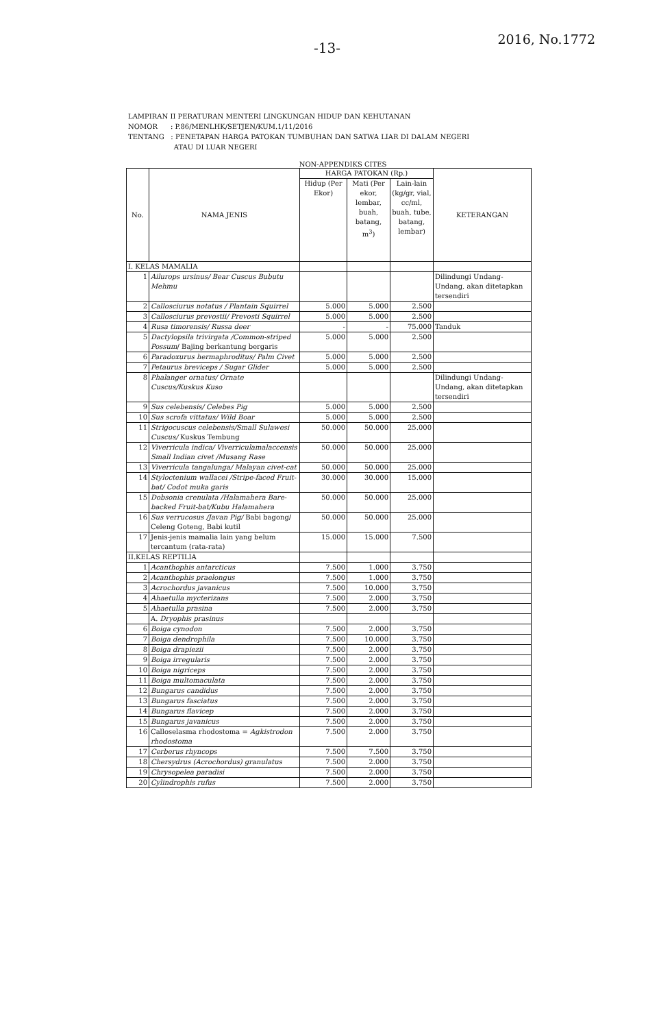-13-
2016, No.1772
LAMPIRAN II PERATURAN MENTERI LINGKUNGAN HIDUP DAN KEHUTANAN
NOMOR : P.86/MENLHK/SETJEN/KUM.1/11/2016
TENTANG : PENETAPAN HARGA PATOKAN TUMBUHAN DAN SATWA LIAR DI DALAM NEGERI
ATAU DI LUAR NEGERI
NON-APPENDIKS CITES
| No. | NAMA JENIS | HARGA PATOKAN (Rp.) | | | KETERANGAN |
| --- | --- | --- | --- | --- | --- |
| | | Hidup (Per Ekor) | Mati (Per ekor, lembar, buah, batang, m<sup>3</sup>) | Lain-lain (kg/gr, vial, cc/ml, buah, tube, batang, lembar) | |
| I. KELAS MAMALIA | | | | | |
| 1 | Ailurops ursinus/ Bear Cuscus Bubutu Mehmu | | | | Dilindungi Undang-Undang, akan ditetapkan tersendiri |
| 2 | Callosciurus notatus / Plantain Squirrel | 5.000 | 5.000 | 2.500 | |
| 3 | Callosciurus prevostii/ Prevosti Squirrel | 5.000 | 5.000 | 2.500 | |
| 4 | Rusa timorensis/ Russa deer | - | - | 75.000 | Tanduk |
| 5 | Dactylopsila trivirgata /Common-striped Possum / Bajing berkantung bergaris | 5.000 | 5.000 | 2.500 | |
| 6 | Paradoxurus hermaphroditus/ Palm Civet | 5.000 | 5.000 | 2.500 | |
| 7 | Petaurus breviceps / Sugar Glider | 5.000 | 5.000 | 2.500 | |
| 8 | Phalanger ornatus/ Ornate Cuscus/Kuskus Kuso | | | | Dilindungi Undang-Undang, akan ditetapkan tersendiri |
| 9 | Sus celebensis/ Celebes Pig | 5.000 | 5.000 | 2.500 | |
| 10 | Sus scrofa vittatus/ Wild Boar | 5.000 | 5.000 | 2.500 | |
| 11 | Strigocuscus celebensis/Small Sulawesi Cuscus/ Kuskus Tembung | 50.000 | 50.000 | 25.000 | |
| 12 | Viverricula indica/ Viverriculamalaccensis Small Indian civet /Musang Rase | 50.000 | 50.000 | 25.000 | |
| 13 | Viverricula tangalunga/ Malayan civet-cat | 50.000 | 50.000 | 25.000 | |
| 14 | Styloctenium wallacei /Stripe-faced Fruit-bat/ Codot muka garis | 30.000 | 30.000 | 15.000 | |
| 15 | Dobsonia crenulata /Halamahera Bare-backed Fruit-bat/Kubu Halamahera | 50.000 | 50.000 | 25.000 | |
| 16 | Sus verrucosus /Javan Pig/ Babi bagong/ Celeng Goteng, Babi kutil | 50.000 | 50.000 | 25.000 | |
| 17 | Jenis-jenis mamalia lain yang belum tercantum (rata-rata) | 15.000 | 15.000 | 7.500 | |
| II.KELAS REPTILIA | | | | | |
| 1 | Acanthophis antarcticus | 7.500 | 1.000 | 3.750 | |
| 2 | Acanthophis praelongus | 7.500 | 1.000 | 3.750 | |
| 3 | Acrochordus javanicus | 7.500 | 10.000 | 3.750 | |
| 4 | Ahaetulla mycterizans | 7.500 | 2.000 | 3.750 | |
| 5 | Ahaetulla prasina | 7.500 | 2.000 | 3.750 | |
| | A. Dryophis prasinus | | | | |
| 6 | Boiga cynodon | 7.500 | 2.000 | 3.750 | |
| 7 | Boiga dendrophila | 7.500 | 10.000 | 3.750 | |
| 8 | Boiga drapiezii | 7.500 | 2.000 | 3.750 | |
| 9 | Boiga irregularis | 7.500 | 2.000 | 3.750 | |
| 10 | Boiga nigriceps | 7.500 | 2.000 | 3.750 | |
| 11 | Boiga multomaculata | 7.500 | 2.000 | 3.750 | |
| 12 | Bungarus candidus | 7.500 | 2.000 | 3.750 | |
| 13 | Bungarus fasciatus | 7.500 | 2.000 | 3.750 | |
| 14 | Bungarus flavicep | 7.500 | 2.000 | 3.750 | |
| 15 | Bungarus javanicus | 7.500 | 2.000 | 3.750 | |
| 16 | Calloselasma rhodostoma = Agkistrodon rhodostoma | 7.500 | 2.000 | 3.750 | |
| 17 | Cerberus rhyncops | 7.500 | 7.500 | 3.750 | |
| 18 | Chersydrus (Acrochordus) granulatus | 7.500 | 2.000 | 3.750 | |
| 19 | Chrysopelea paradisi | 7.500 | 2.000 | 3.750 | |
| 20 | Cylindrophis rufus | 7.500 | 2.000 | 3.750 | |